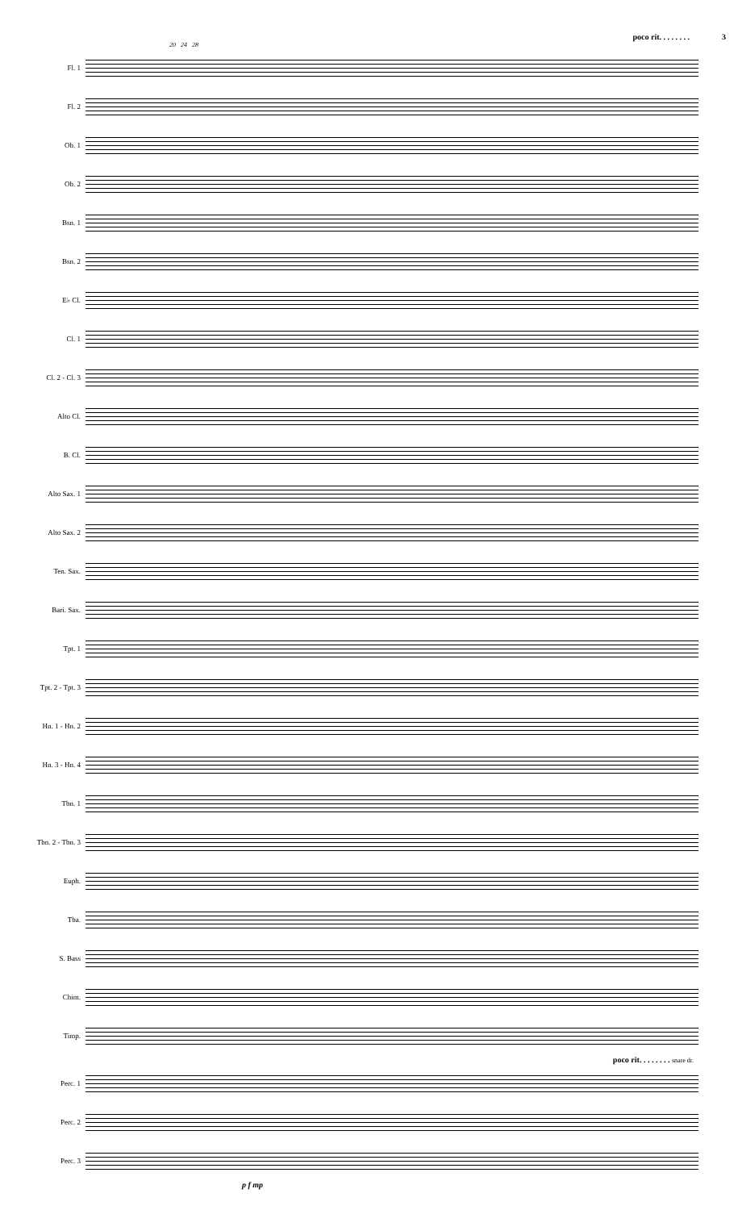poco rit. . . . . . . . 3
20 24 28
Fl. 1
Fl. 2
Ob. 1
Ob. 2
Bsn. 1
Bsn. 2
E♭ Cl.
Cl. 1
Cl. 2 - Cl. 3
Alto Cl.
B. Cl.
Alto Sax. 1
Alto Sax. 2
Ten. Sax.
Bari. Sax.
Tpt. 1
Tpt. 2 - Tpt. 3
Hn. 1 - Hn. 2
Hn. 3 - Hn. 4
Tbn. 1
Tbn. 2 - Tbn. 3
Euph.
Tba.
S. Bass
Chim.
Timp.
poco rit. . . . . . . . snare dr.
Perc. 1
Perc. 2
Perc. 3
p f mp